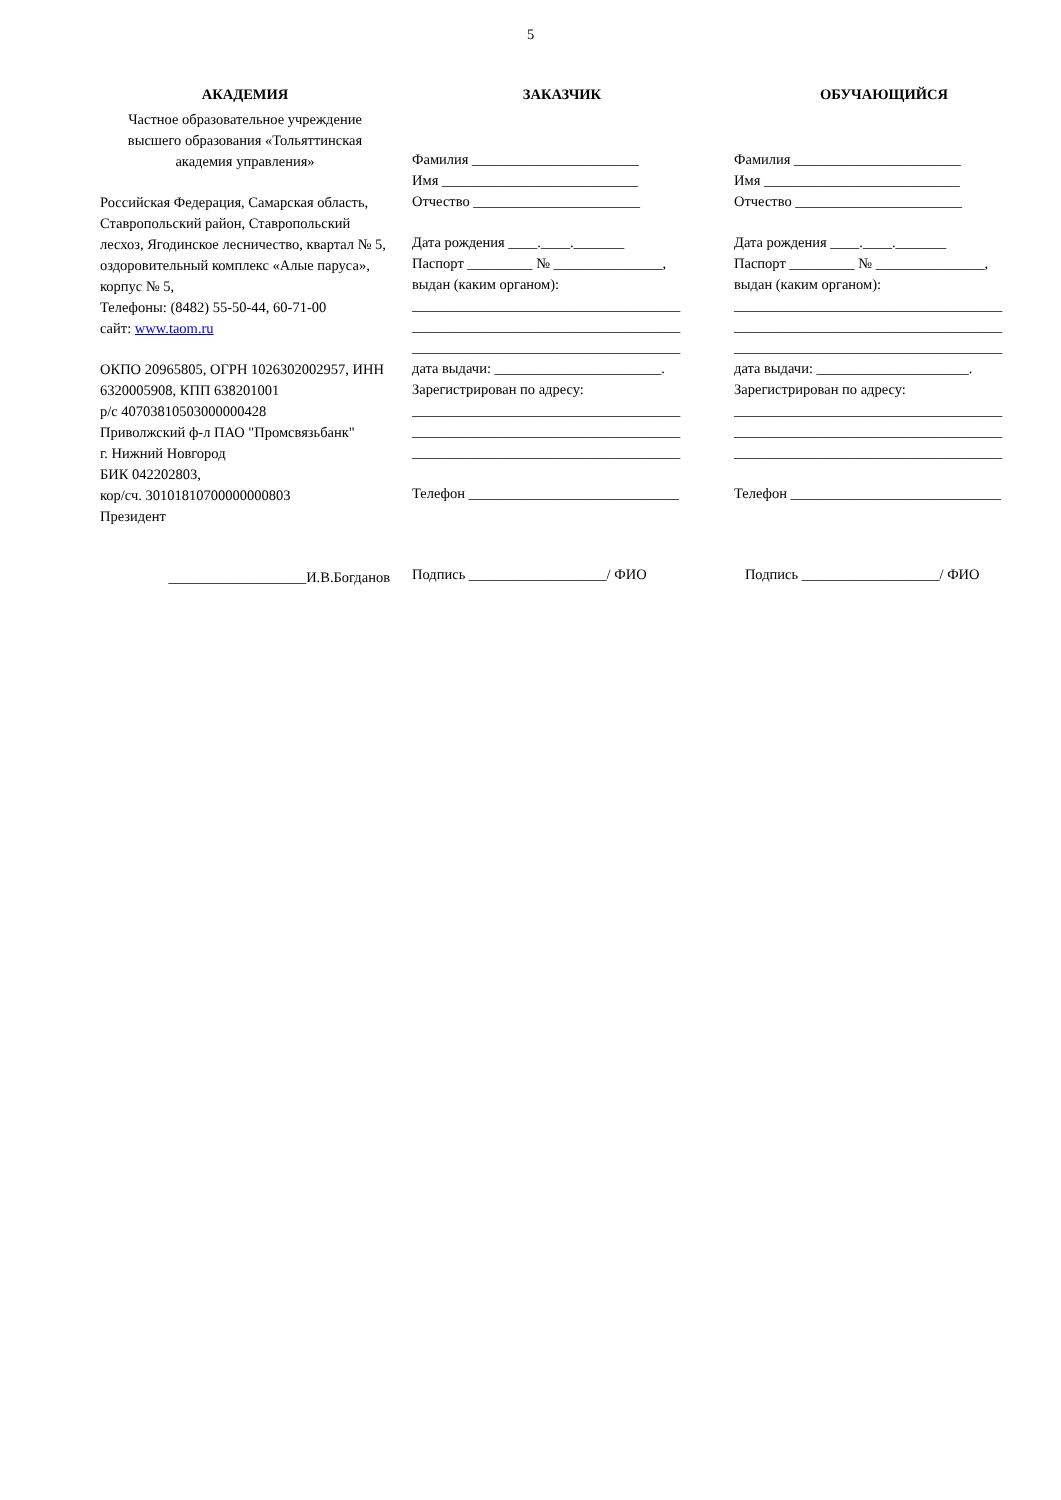5
АКАДЕМИЯ
Частное образовательное учреждение высшего образования «Тольяттинская академия управления»
Российская Федерация, Самарская область, Ставропольский район, Ставропольский лесхоз, Ягодинское лесничество, квартал № 5, оздоровительный комплекс «Алые паруса», корпус № 5,
Телефоны: (8482) 55-50-44, 60-71-00
сайт: www.taom.ru
ОКПО 20965805, ОГРН 1026302002957, ИНН 6320005908, КПП 638201001
р/с 40703810503000000428
Приволжский ф-л ПАО "Промсвязьбанк"
г. Нижний Новгород
БИК 042202803,
кор/сч. 30101810700000000803
Президент
___________________И.В.Богданов
ЗАКАЗЧИК
Фамилия _______________________
Имя ___________________________
Отчество _______________________
Дата рождения ____.____._______
Паспорт _________ № _______________,
выдан (каким органом):
_____________________________________
_____________________________________
_____________________________________
дата выдачи: _______________________.
Зарегистрирован по адресу:
_____________________________________
_____________________________________
_____________________________________
Телефон _____________________________
Подпись ___________________/ ФИО
ОБУЧАЮЩИЙСЯ
Фамилия _______________________
Имя ___________________________
Отчество _______________________
Дата рождения ____.____._______
Паспорт _________ № _______________,
выдан (каким органом):
_____________________________________
_____________________________________
_____________________________________
дата выдачи: _____________________.
Зарегистрирован по адресу:
_____________________________________
_____________________________________
_____________________________________
Телефон _____________________________
Подпись ___________________/ ФИО